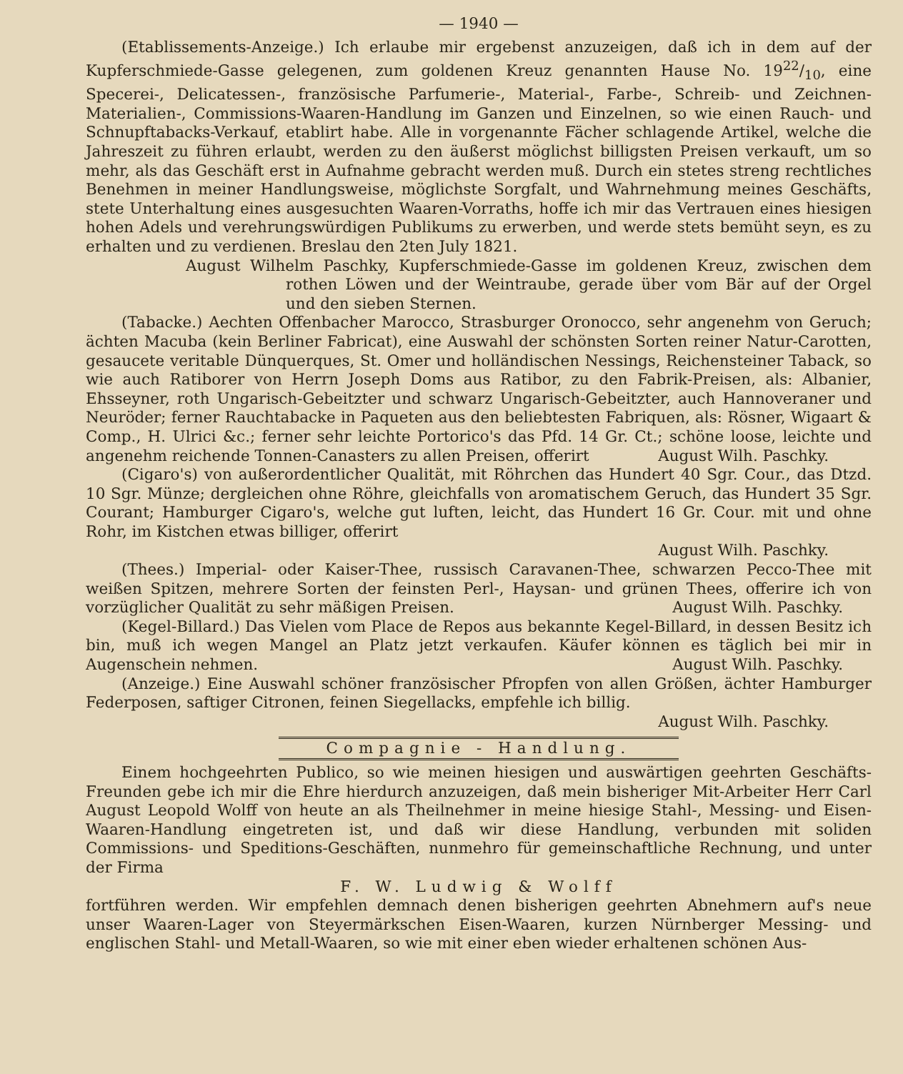— 1940 —
(Etablissements-Anzeige.) Ich erlaube mir ergebenst anzuzeigen, daß ich in dem auf der Kupferschmiede-Gasse gelegenen, zum goldenen Kreuz genannten Hause No. 1922/10, eine Specerei-, Delicatessen-, französische Parfumerie-, Material-, Farbe-, Schreib- und Zeichnen-Materialien-, Commissions-Waaren-Handlung im Ganzen und Einzelnen, so wie einen Rauch- und Schnupftabacks-Verkauf, etablirt habe. Alle in vorgenannte Fächer schlagende Artikel, welche die Jahreszeit zu führen erlaubt, werden zu den äußerst möglichst billigsten Preisen verkauft, um so mehr, als das Geschäft erst in Aufnahme gebracht werden muß. Durch ein stetes streng rechtliches Benehmen in meiner Handlungsweise, möglichste Sorgfalt, und Wahrnehmung meines Geschäfts, stete Unterhaltung eines ausgesuchten Waaren-Vorraths, hoffe ich mir das Vertrauen eines hiesigen hohen Adels und verehrungswürdigen Publikums zu erwerben, und werde stets bemüht seyn, es zu erhalten und zu verdienen. Breslau den 2ten July 1821.
August Wilhelm Paschky, Kupferschmiede-Gasse im goldenen Kreuz, zwischen dem rothen Löwen und der Weintraube, gerade über vom Bär auf der Orgel und den sieben Sternen.
(Tabacke.) Aechten Offenbacher Marocco, Strasburger Oronocco, sehr angenehm von Geruch; ächten Macuba (kein Berliner Fabricat), eine Auswahl der schönsten Sorten reiner Natur-Carotten, gesaucete veritable Dünquerques, St. Omer und holländischen Nessings, Reichensteiner Taback, so wie auch Ratiborer von Herrn Joseph Doms aus Ratibor, zu den Fabrik-Preisen, als: Albanier, Ehsseyner, roth Ungarisch-Gebeitzter und schwarz Ungarisch-Gebeitzter, auch Hannoveraner und Neuröder; ferner Rauchtabacke in Paqueten aus den beliebtesten Fabriquen, als: Rösner, Wigaart & Comp., H. Ulrici &c.; ferner sehr leichte Portorico's das Pfd. 14 Gr. Ct.; schöne loose, leichte und angenehm reichende Tonnen-Canasters zu allen Preisen, offerirt August Wilh. Paschky.
(Cigaro's) von außerordentlicher Qualität, mit Röhrchen das Hundert 40 Sgr. Cour., das Dtzd. 10 Sgr. Münze; dergleichen ohne Röhre, gleichfalls von aromatischem Geruch, das Hundert 35 Sgr. Courant; Hamburger Cigaro's, welche gut luften, leicht, das Hundert 16 Gr. Cour. mit und ohne Rohr, im Kistchen etwas billiger, offerirt
August Wilh. Paschky.
(Thees.) Imperial- oder Kaiser-Thee, russisch Caravanen-Thee, schwarzen Pecco-Thee mit weißen Spitzen, mehrere Sorten der feinsten Perl-, Haysan- und grünen Thees, offerire ich von vorzüglicher Qualität zu sehr mäßigen Preisen. August Wilh. Paschky.
(Kegel-Billard.) Das Vielen vom Place de Repos aus bekannte Kegel-Billard, in dessen Besitz ich bin, muß ich wegen Mangel an Platz jetzt verkaufen. Käufer können es täglich bei mir in Augenschein nehmen. August Wilh. Paschky.
(Anzeige.) Eine Auswahl schöner französischer Pfropfen von allen Größen, ächter Hamburger Federposen, saftiger Citronen, feinen Siegellacks, empfehle ich billig.
August Wilh. Paschky.
Compagnie - Handlung.
Einem hochgeehrten Publico, so wie meinen hiesigen und auswärtigen geehrten Geschäfts-Freunden gebe ich mir die Ehre hierdurch anzuzeigen, daß mein bisheriger Mit-Arbeiter Herr Carl August Leopold Wolff von heute an als Theilnehmer in meine hiesige Stahl-, Messing- und Eisen-Waaren-Handlung eingetreten ist, und daß wir diese Handlung, verbunden mit soliden Commissions- und Speditions-Geschäften, nunmehro für gemeinschaftliche Rechnung, und unter der Firma
F. W. Ludwig & Wolff
fortführen werden. Wir empfehlen demnach denen bisherigen geehrten Abnehmern auf's neue unser Waaren-Lager von Steyermärkschen Eisen-Waaren, kurzen Nürnberger Messing- und englischen Stahl- und Metall-Waaren, so wie mit einer eben wieder erhaltenen schönen Aus-